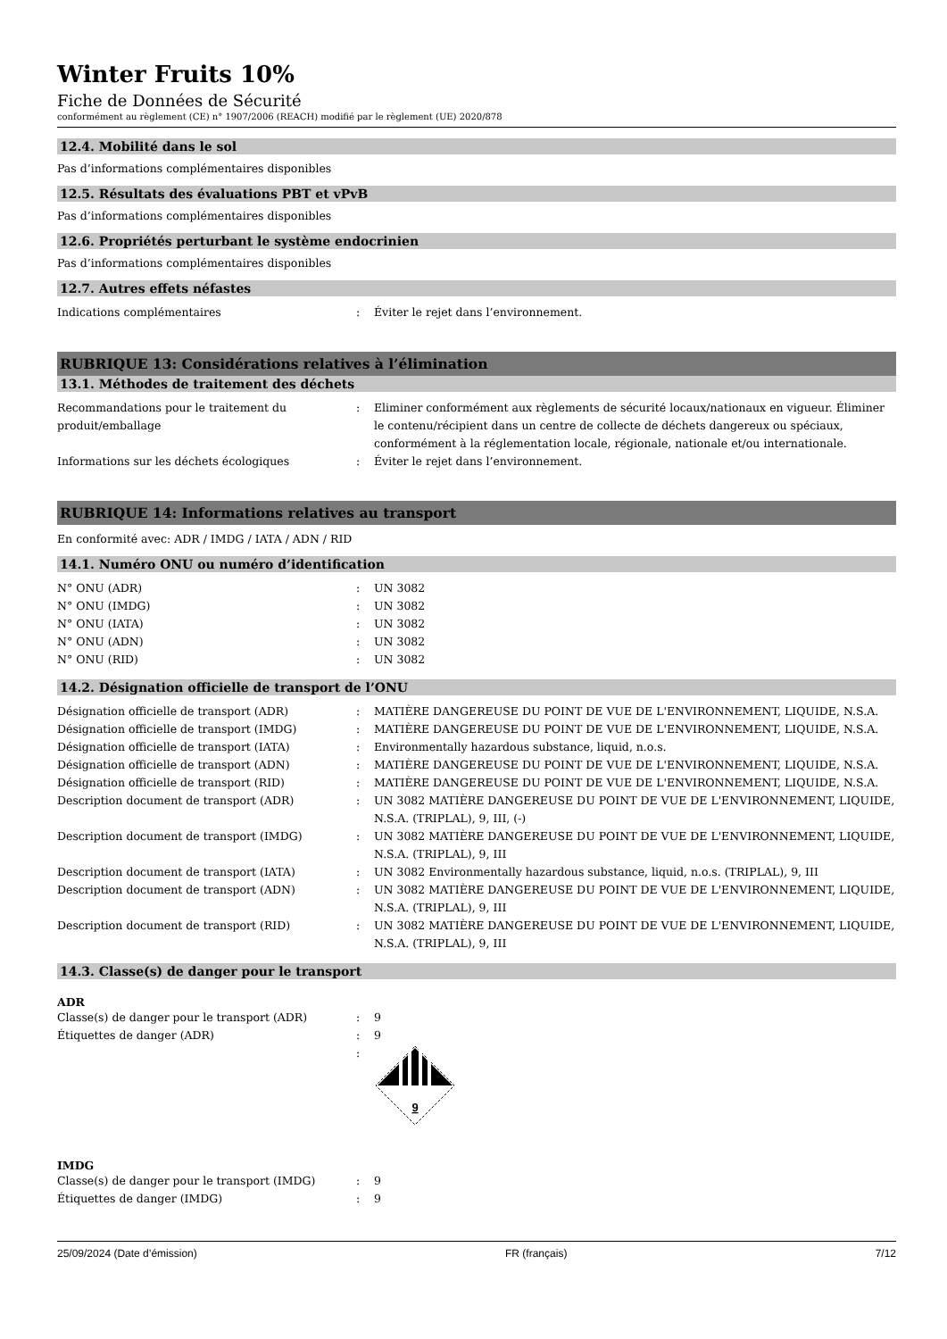Winter Fruits 10%
Fiche de Données de Sécurité
conformément au règlement (CE) n° 1907/2006 (REACH) modifié par le règlement (UE) 2020/878
12.4. Mobilité dans le sol
Pas d’informations complémentaires disponibles
12.5. Résultats des évaluations PBT et vPvB
Pas d’informations complémentaires disponibles
12.6. Propriétés perturbant le système endocrinien
Pas d’informations complémentaires disponibles
12.7. Autres effets néfastes
Indications complémentaires : Éviter le rejet dans l’environnement.
RUBRIQUE 13: Considérations relatives à l’élimination
13.1. Méthodes de traitement des déchets
Recommandations pour le traitement du produit/emballage
: Eliminer conformément aux règlements de sécurité locaux/nationaux en vigueur. Éliminer le contenu/récipient dans un centre de collecte de déchets dangereux ou spéciaux, conformément à la réglementation locale, régionale, nationale et/ou internationale.
Informations sur les déchets écologiques : Éviter le rejet dans l’environnement.
RUBRIQUE 14: Informations relatives au transport
En conformité avec: ADR / IMDG / IATA / ADN / RID
14.1. Numéro ONU ou numéro d’identification
N° ONU (ADR) : UN 3082
N° ONU (IMDG) : UN 3082
N° ONU (IATA) : UN 3082
N° ONU (ADN) : UN 3082
N° ONU (RID) : UN 3082
14.2. Désignation officielle de transport de l’ONU
Désignation officielle de transport (ADR) : MATIÈRE DANGEREUSE DU POINT DE VUE DE L'ENVIRONNEMENT, LIQUIDE, N.S.A.
Désignation officielle de transport (IMDG) : MATIÈRE DANGEREUSE DU POINT DE VUE DE L'ENVIRONNEMENT, LIQUIDE, N.S.A.
Désignation officielle de transport (IATA) : Environmentally hazardous substance, liquid, n.o.s.
Désignation officielle de transport (ADN) : MATIÈRE DANGEREUSE DU POINT DE VUE DE L'ENVIRONNEMENT, LIQUIDE, N.S.A.
Désignation officielle de transport (RID) : MATIÈRE DANGEREUSE DU POINT DE VUE DE L'ENVIRONNEMENT, LIQUIDE, N.S.A.
Description document de transport (ADR) : UN 3082 MATIÈRE DANGEREUSE DU POINT DE VUE DE L'ENVIRONNEMENT, LIQUIDE, N.S.A. (TRIPLAL), 9, III, (-)
Description document de transport (IMDG) : UN 3082 MATIÈRE DANGEREUSE DU POINT DE VUE DE L'ENVIRONNEMENT, LIQUIDE, N.S.A. (TRIPLAL), 9, III
Description document de transport (IATA) : UN 3082 Environmentally hazardous substance, liquid, n.o.s. (TRIPLAL), 9, III
Description document de transport (ADN) : UN 3082 MATIÈRE DANGEREUSE DU POINT DE VUE DE L'ENVIRONNEMENT, LIQUIDE, N.S.A. (TRIPLAL), 9, III
Description document de transport (RID) : UN 3082 MATIÈRE DANGEREUSE DU POINT DE VUE DE L'ENVIRONNEMENT, LIQUIDE, N.S.A. (TRIPLAL), 9, III
14.3. Classe(s) de danger pour le transport
ADR
Classe(s) de danger pour le transport (ADR) : 9
Étiquettes de danger (ADR) : 9
:
9
IMDG
Classe(s) de danger pour le transport (IMDG) : 9
Étiquettes de danger (IMDG) : 9
25/09/2024 (Date d’émission) FR (français) 7/12